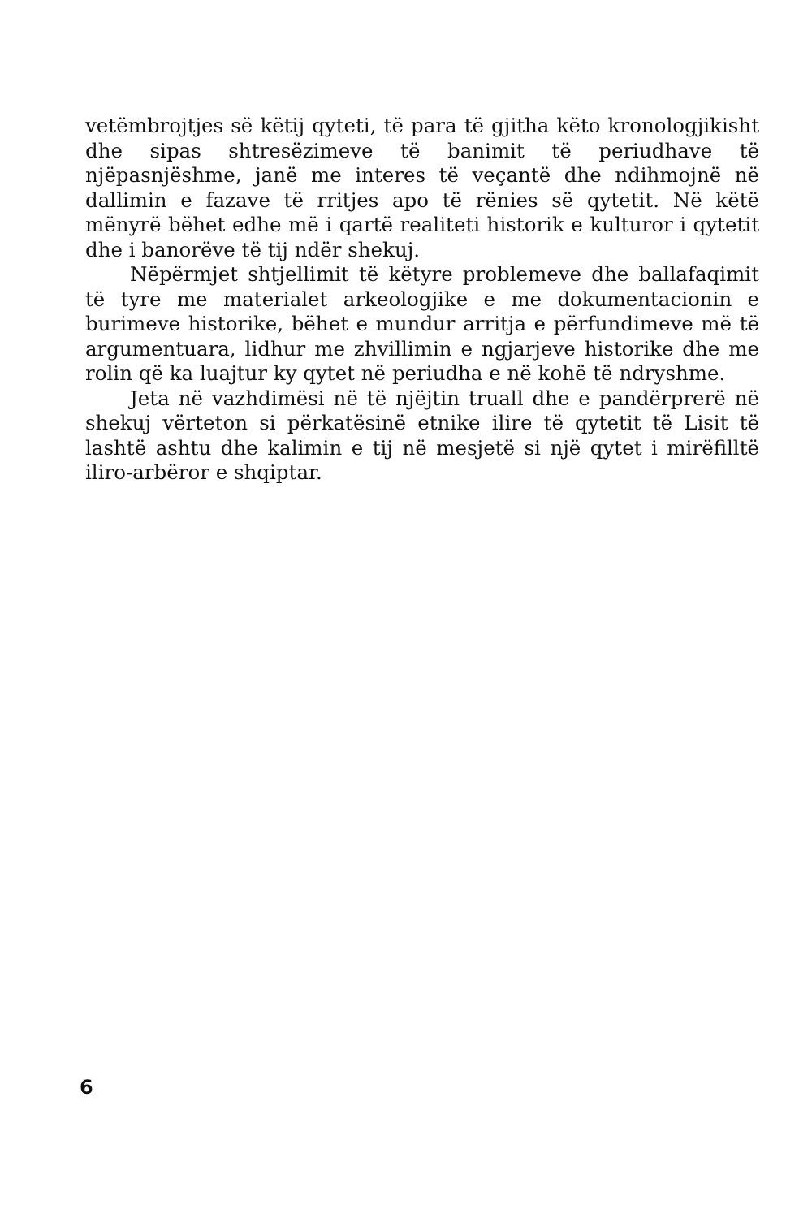vetëmbrojtjes së këtij qyteti, të para të gjitha këto kronologjikisht dhe sipas shtresëzimeve të banimit të periudhave të njëpasnjëshme, janë me interes të veçantë dhe ndihmojnë në dallimin e fazave të rritjes apo të rënies së qytetit. Në këtë mënyrë bëhet edhe më i qartë realiteti historik e kulturor i qytetit dhe i banorëve të tij ndër shekuj.
Nëpërmjet shtjellimit të këtyre problemeve dhe ballafaqimit të tyre me materialet arkeologjike e me dokumentacionin e burimeve historike, bëhet e mundur arritja e përfundimeve më të argumentuara, lidhur me zhvillimin e ngjarjeve historike dhe me rolin që ka luajtur ky qytet në periudha e në kohë të ndryshme.
Jeta në vazhdimësi në të njëjtin truall dhe e pandërprerë në shekuj vërteton si përkatësinë etnike ilire të qytetit të Lisit të lashtë ashtu dhe kalimin e tij në mesjetë si një qytet i mirëfilltë iliro-arbëror e shqiptar.
6